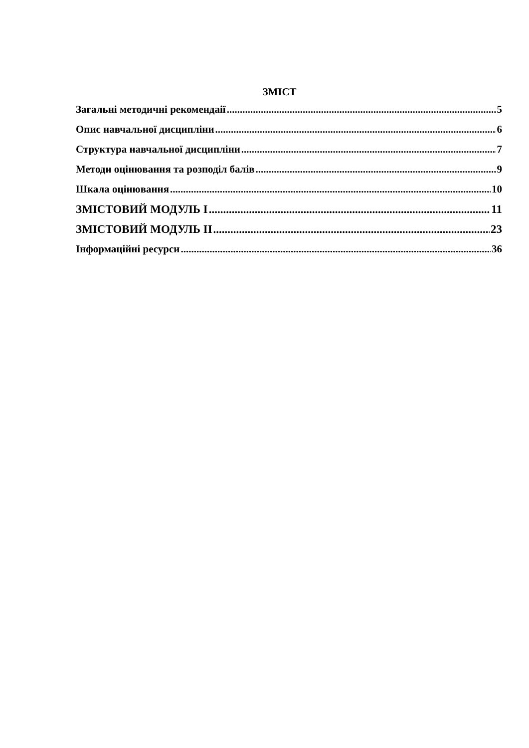ЗМІСТ
Загальні методичні рекомендаії 5
Опис навчальної дисципліни 6
Структура навчальної дисципліни 7
Методи оцінювання та розподіл балів 9
Шкала оцінювання 10
ЗМІСТОВИЙ МОДУЛЬ І 11
ЗМІСТОВИЙ МОДУЛЬ ІІ 23
Інформаційні ресурси 36